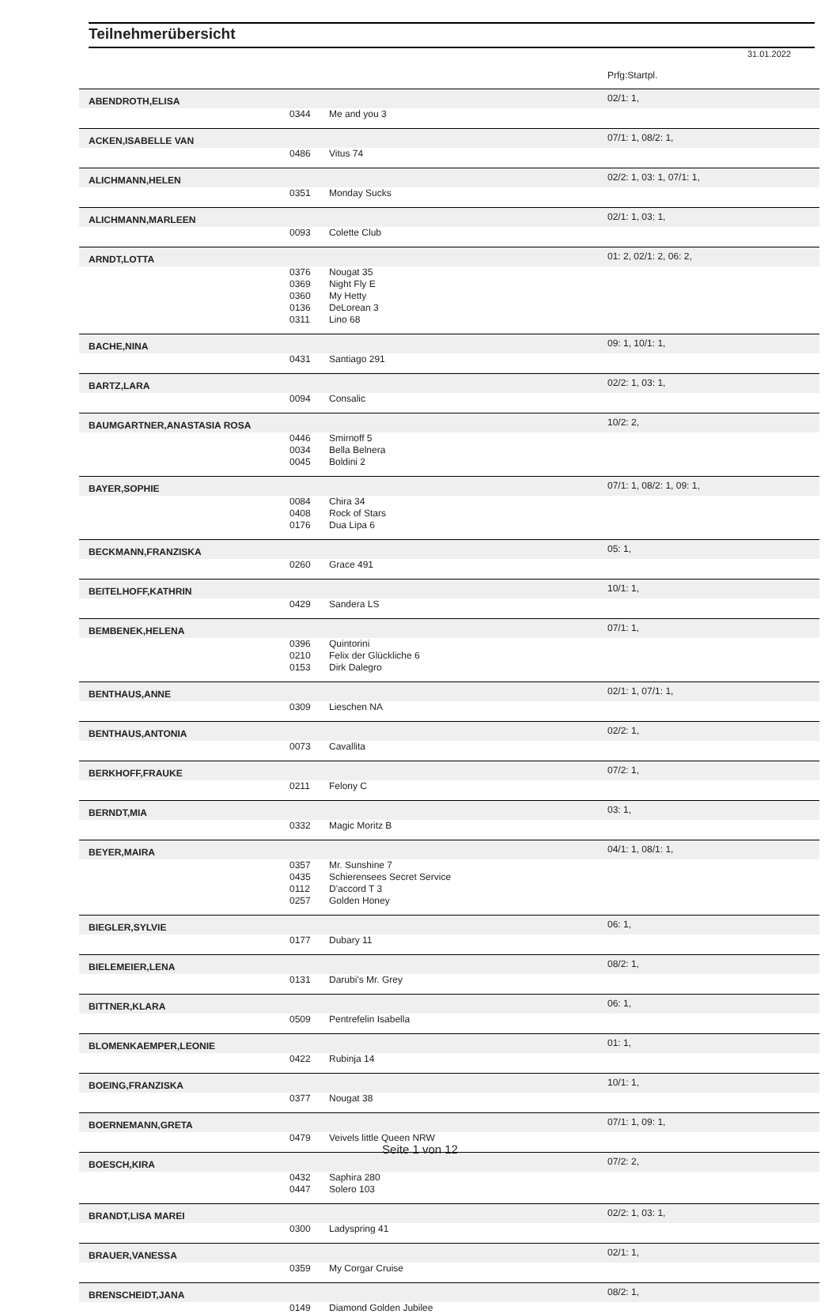Teilnehmerübersicht
31.01.2022
| | | | Prfg:Startpl. |
| ABENDROTH,ELISA | | | 02/1: 1, |
| | 0344 | Me and you 3 | |
| ACKEN,ISABELLE VAN | | | 07/1: 1, 08/2: 1, |
| | 0486 | Vitus 74 | |
| ALICHMANN,HELEN | | | 02/2: 1, 03: 1, 07/1: 1, |
| | 0351 | Monday Sucks | |
| ALICHMANN,MARLEEN | | | 02/1: 1, 03: 1, |
| | 0093 | Colette Club | |
| ARNDT,LOTTA | | | 01: 2, 02/1: 2, 06: 2, |
| | 0376 | Nougat 35 | |
| | 0369 | Night Fly E | |
| | 0360 | My Hetty | |
| | 0136 | DeLorean 3 | |
| | 0311 | Lino 68 | |
| BACHE,NINA | | | 09: 1, 10/1: 1, |
| | 0431 | Santiago 291 | |
| BARTZ,LARA | | | 02/2: 1, 03: 1, |
| | 0094 | Consalic | |
| BAUMGARTNER,ANASTASIA ROSA | | | 10/2: 2, |
| | 0446 | Smirnoff 5 | |
| | 0034 | Bella Belnera | |
| | 0045 | Boldini 2 | |
| BAYER,SOPHIE | | | 07/1: 1, 08/2: 1, 09: 1, |
| | 0084 | Chira 34 | |
| | 0408 | Rock of Stars | |
| | 0176 | Dua Lipa 6 | |
| BECKMANN,FRANZISKA | | | 05: 1, |
| | 0260 | Grace 491 | |
| BEITELHOFF,KATHRIN | | | 10/1: 1, |
| | 0429 | Sandera LS | |
| BEMBENEK,HELENA | | | 07/1: 1, |
| | 0396 | Quintorini | |
| | 0210 | Felix der Glückliche 6 | |
| | 0153 | Dirk Dalegro | |
| BENTHAUS,ANNE | | | 02/1: 1, 07/1: 1, |
| | 0309 | Lieschen NA | |
| BENTHAUS,ANTONIA | | | 02/2: 1, |
| | 0073 | Cavallita | |
| BERKHOFF,FRAUKE | | | 07/2: 1, |
| | 0211 | Felony C | |
| BERNDT,MIA | | | 03: 1, |
| | 0332 | Magic Moritz B | |
| BEYER,MAIRA | | | 04/1: 1, 08/1: 1, |
| | 0357 | Mr. Sunshine 7 | |
| | 0435 | Schierensees Secret Service | |
| | 0112 | D'accord T 3 | |
| | 0257 | Golden Honey | |
| BIEGLER,SYLVIE | | | 06: 1, |
| | 0177 | Dubary 11 | |
| BIELEMEIER,LENA | | | 08/2: 1, |
| | 0131 | Darubi's Mr. Grey | |
| BITTNER,KLARA | | | 06: 1, |
| | 0509 | Pentrefelin Isabella | |
| BLOMENKAEMPER,LEONIE | | | 01: 1, |
| | 0422 | Rubinja 14 | |
| BOEING,FRANZISKA | | | 10/1: 1, |
| | 0377 | Nougat 38 | |
| BOERNEMANN,GRETA | | | 07/1: 1, 09: 1, |
| | 0479 | Veivels little Queen NRW | |
| BOESCH,KIRA | | | 07/2: 2, |
| | 0432 | Saphira 280 | |
| | 0447 | Solero 103 | |
| BRANDT,LISA MAREI | | | 02/2: 1, 03: 1, |
| | 0300 | Ladyspring 41 | |
| BRAUER,VANESSA | | | 02/1: 1, |
| | 0359 | My Corgar Cruise | |
| BRENSCHEIDT,JANA | | | 08/2: 1, |
| | 0149 | Diamond Golden Jubilee | |
Seite 1 von 12